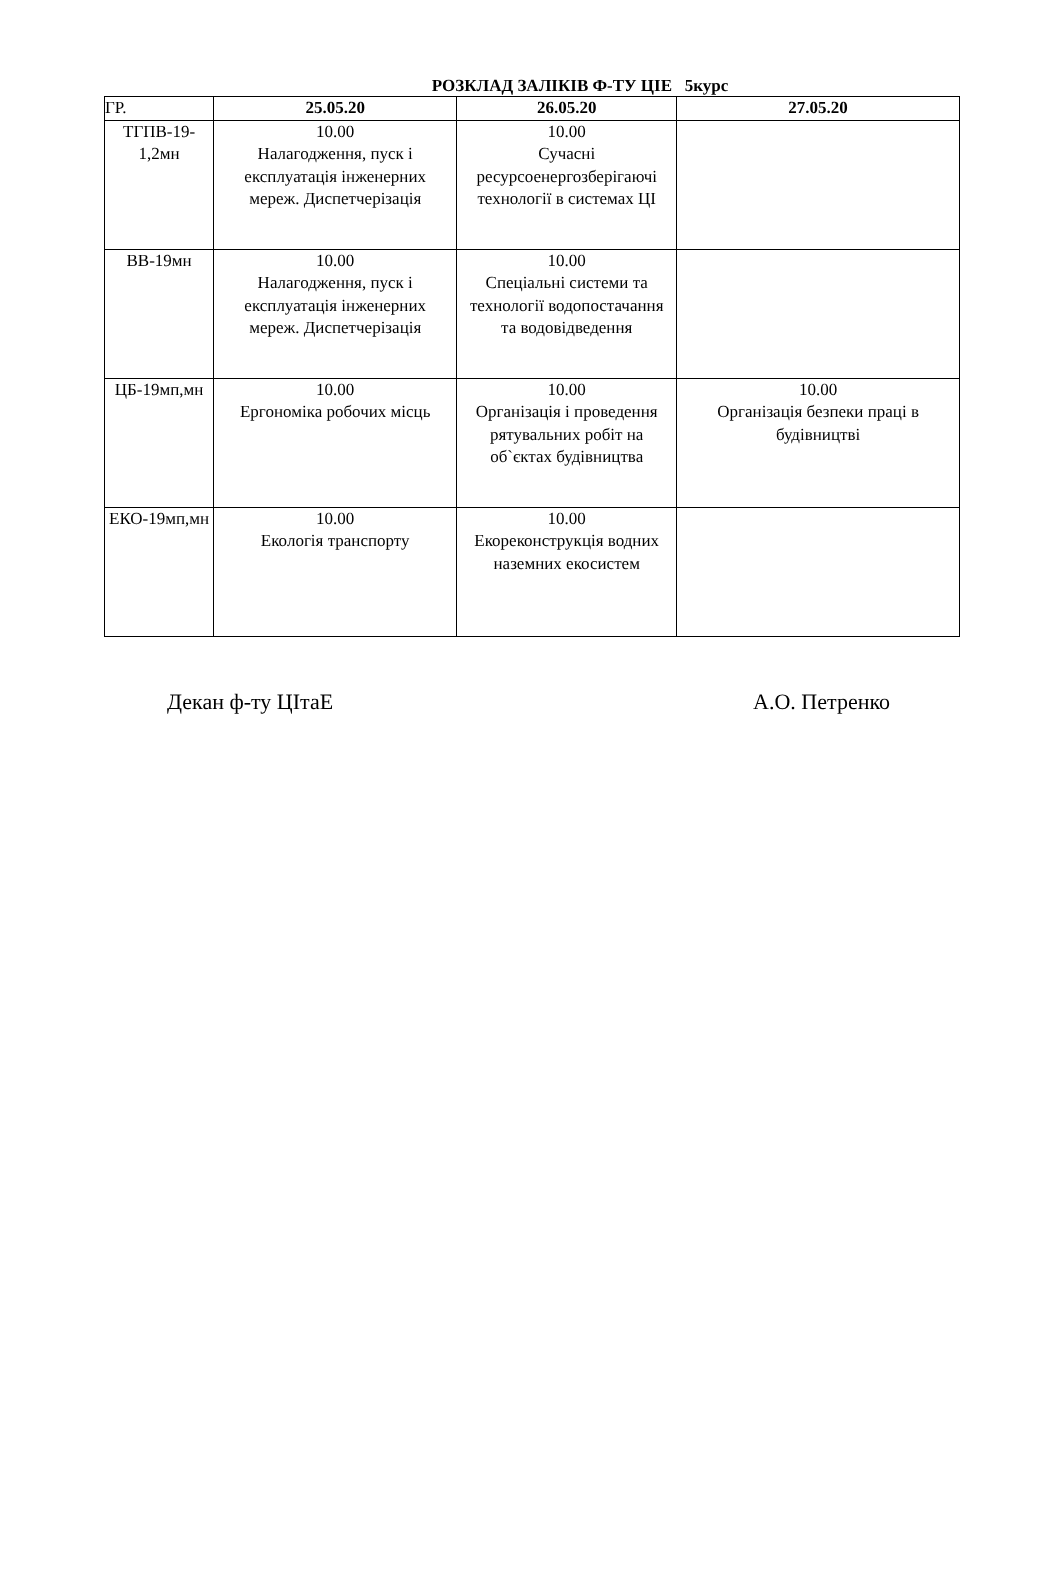РОЗКЛАД ЗАЛІКІВ Ф-ТУ ЦІЕ 5курс
| ГР. | 25.05.20 | 26.05.20 | 27.05.20 |
| ТГПВ-19-1,2мн | 10.00 Налагодження, пуск і експлуатація інженерних мереж. Диспетчерізація | 10.00 Сучасні ресурсоенергозберігаючі технології в системах ЦІ | |
| ВВ-19мн | 10.00 Налагодження, пуск і експлуатація інженерних мереж. Диспетчерізація | 10.00 Спеціальні системи та технології водопостачання та водовідведення | |
| ЦБ-19мп,мн | 10.00 Ергономіка робочих місць | 10.00 Організація і проведення рятувальних робіт на об`єктах будівництва | 10.00 Організація безпеки праці в будівництві |
| ЕКО-19мп,мн | 10.00 Екологія транспорту | 10.00 Екореконструкція водних наземних екосистем | |
Декан ф-ту ЦІтаЕ А.О. Петренко